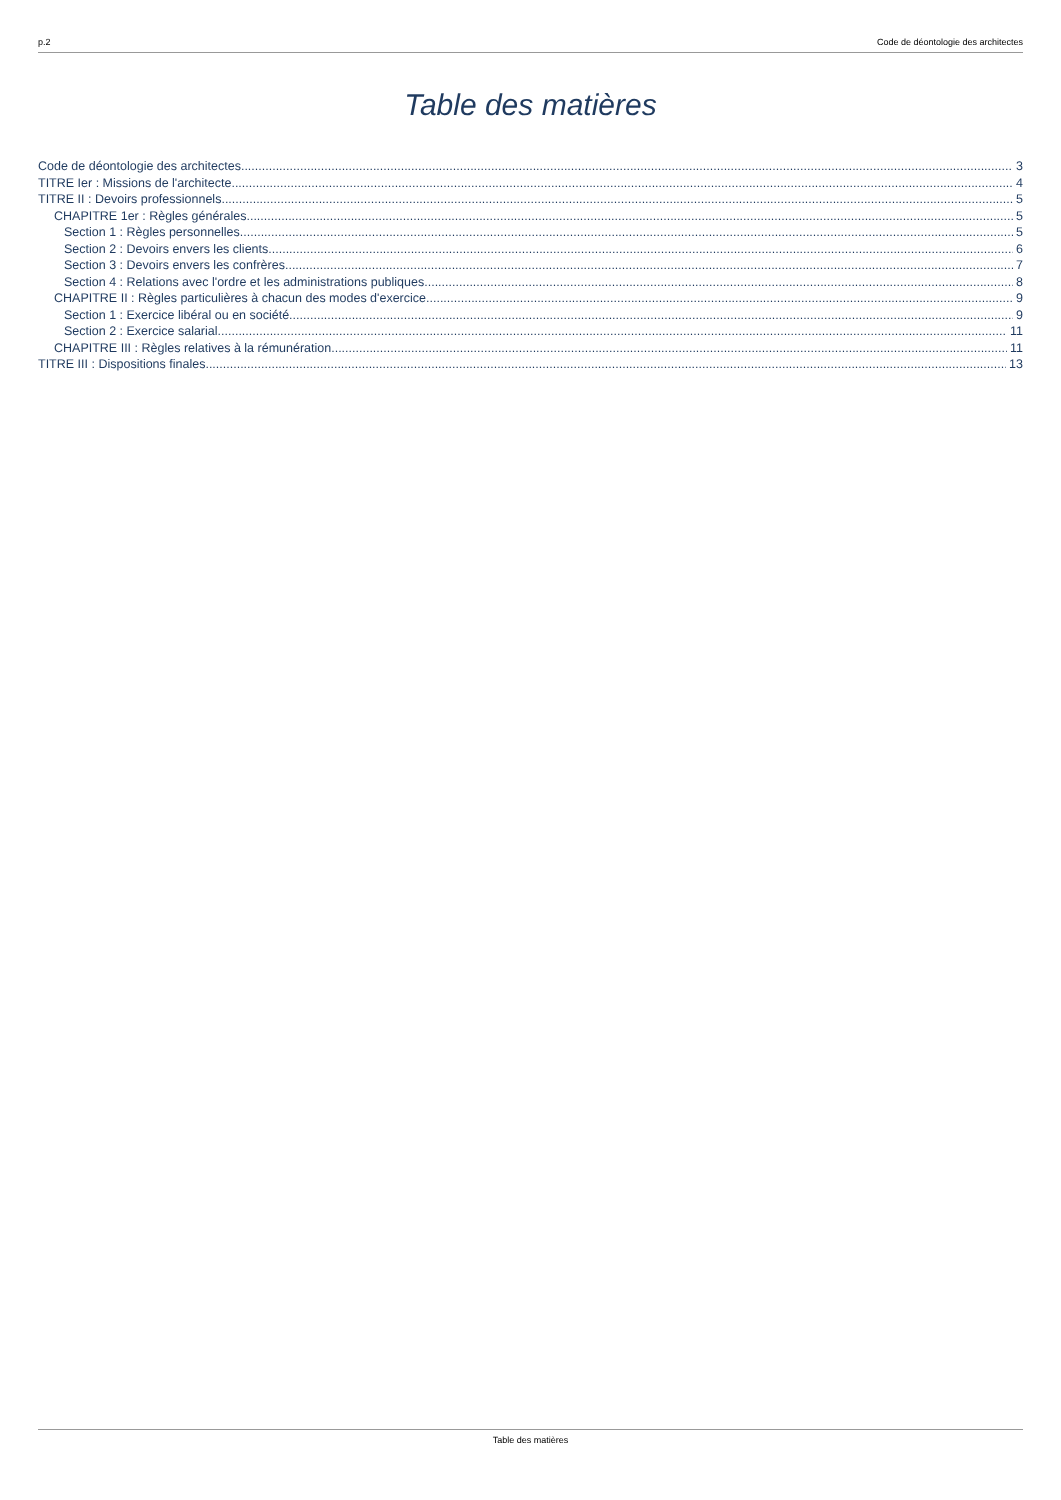p.2 Code de déontologie des architectes
Table des matières
Code de déontologie des architectes. 3
TITRE Ier : Missions de l'architecte. 4
TITRE II : Devoirs professionnels 5
CHAPITRE 1er : Règles générales 5
Section 1 : Règles personnelles. 5
Section 2 : Devoirs envers les clients. 6
Section 3 : Devoirs envers les confrères. 7
Section 4 : Relations avec l'ordre et les administrations publiques. 8
CHAPITRE II : Règles particulières à chacun des modes d'exercice 9
Section 1 : Exercice libéral ou en société. 9
Section 2 : Exercice salarial. 11
CHAPITRE III : Règles relatives à la rémunération. 11
TITRE III : Dispositions finales. 13
Table des matières